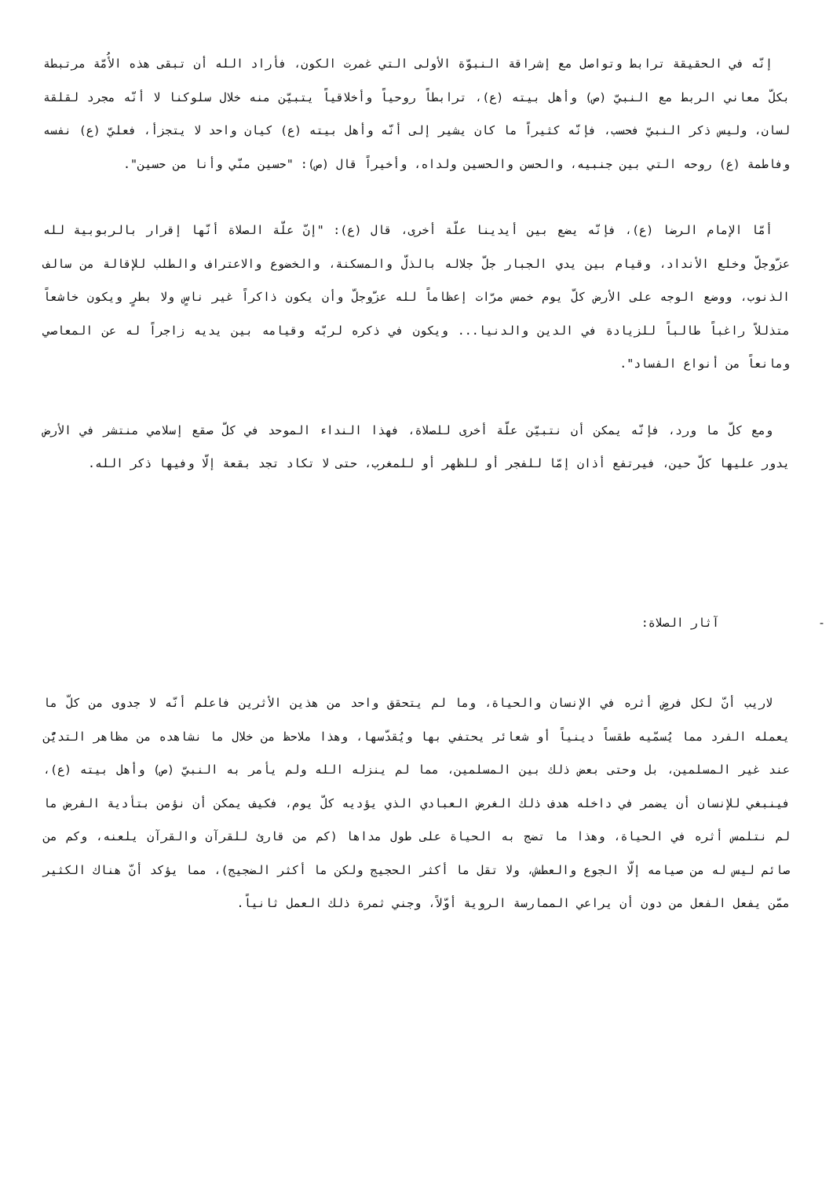إنّه في الحقيقة ترابط وتواصل مع إشراقة النبوّة الأولى التي غمرت الكون، فأراد الله أن تبقى هذه الأُمّة مرتبطة بكلّ معاني الربط مع النبيّ (ص) وأهل بيته (ع)، ترابطاً روحياً وأخلاقياً يتبيّن منه خلال سلوكنا لا أنّه مجرد لقلقة لسان، وليس ذكر النبيّ فحسب، فإنّه كثيراً ما كان يشير إلى أنّه وأهل بيته (ع) كيان واحد لا يتجزأ، فعليّ (ع) نفسه وفاطمة (ع) روحه التي بين جنبيه، والحسن والحسين ولداه، وأخيراً قال (ص): "حسين منّي وأنا من حسين".
أمّا الإمام الرضا (ع)، فإنّه يضع بين أيدينا علّة أخرى، قال (ع): "إنّ علّة الصلاة أنّها إقرار بالربوبية لله عزّوجلّ وخلع الأنداد، وقيام بين يدي الجبار جلّ جلاله بالذلّ والمسكنة، والخضوع والاعتراف والطلب للإقالة من سالف الذنوب، ووضع الوجه على الأرض كلّ يوم خمس مرّات إعظاماً لله عزّوجلّ وأن يكون ذاكراً غير ناسٍ ولا بطرٍ ويكون خاشعاً متذللاً راغباً طالباً للزيادة في الدين والدنيا... ويكون في ذكره لربّه وقيامه بين يديه زاجراً له عن المعاصي ومانعاً من أنواع الفساد".
ومع كلّ ما ورد، فإنّه يمكن أن نتبيّن علّة أخرى للصلاة، فهذا النداء الموحد في كلّ صقع إسلامي منتشر في الأرض يدور عليها كلّ حين، فيرتفع أذان إمّا للفجر أو للظهر أو للمغرب، حتى لا تكاد تجد بقعة إلّا وفيها ذكر الله.
- آثار الصلاة:
لاريب أنّ لكل فرضٍ أثره في الإنسان والحياة، وما لم يتحقق واحد من هذين الأثرين فاعلم أنّه لا جدوى من كلّ ما يعمله الفرد مما يُسمّيه طقساً دينياً أو شعائر يحتفي بها ويُقدّسها، وهذا ملاحظ من خلال ما نشاهده من مظاهر التديُّن عند غير المسلمين، بل وحتى بعض ذلك بين المسلمين، مما لم ينزله الله ولم يأمر به النبيّ (ص) وأهل بيته (ع)، فينبغي للإنسان أن يضمر في داخله هدف ذلك الغرض العبادي الذي يؤديه كلّ يوم، فكيف يمكن أن نؤمن بتأدية الفرض ما لم نتلمس أثره في الحياة، وهذا ما تضج به الحياة على طول مداها (كم من قارئ للقرآن والقرآن يلعنه، وكم من صائم ليس له من صيامه إلّا الجوع والعطش، ولا تقل ما أكثر الحجيج ولكن ما أكثر الضجيج)، مما يؤكد أنّ هناك الكثير ممّن يفعل الفعل من دون أن يراعي الممارسة الروية أوّلاً، وجني ثمرة ذلك العمل ثانياً.